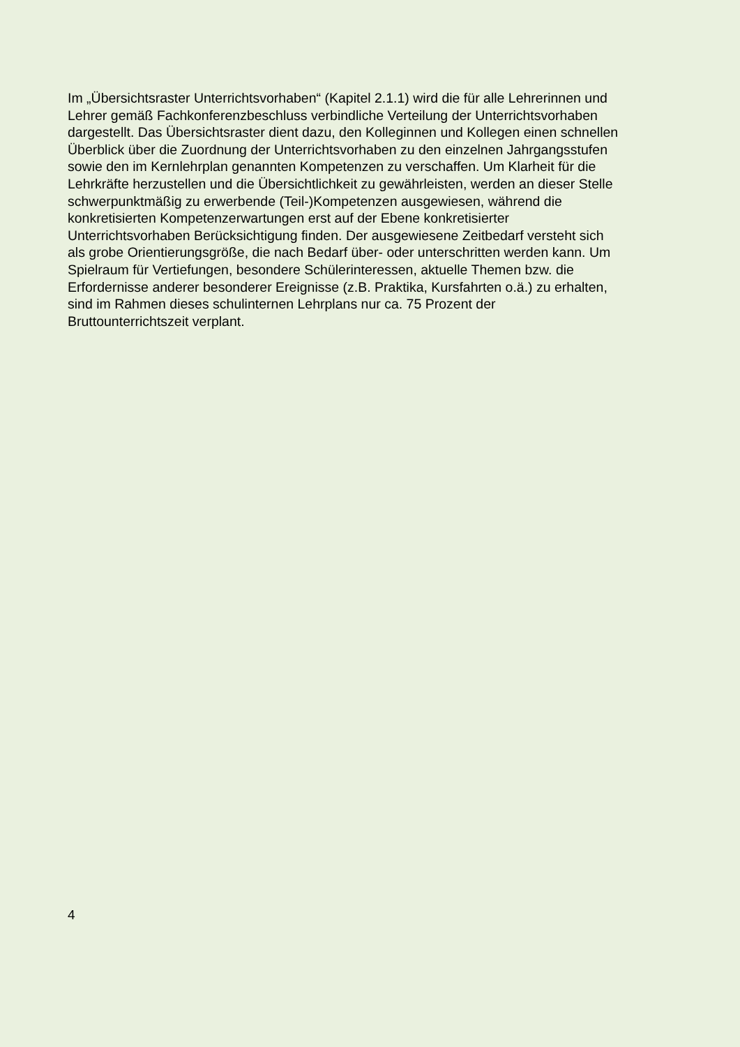Im „Übersichtsraster Unterrichtsvorhaben“ (Kapitel 2.1.1) wird die für alle Lehrerinnen und
Lehrer gemäß Fachkonferenzbeschluss verbindliche Verteilung der Unterrichtsvorhaben
dargestellt. Das Übersichtsraster dient dazu, den Kolleginnen und Kollegen einen schnellen
Überblick über die Zuordnung der Unterrichtsvorhaben zu den einzelnen Jahrgangsstufen
sowie den im Kernlehrplan genannten Kompetenzen zu verschaffen. Um Klarheit für die
Lehrkräfte herzustellen und die Übersichtlichkeit zu gewährleisten, werden an dieser Stelle
schwerpunktmäßig zu erwerbende (Teil-)Kompetenzen ausgewiesen, während die
konkretisierten Kompetenzerwartungen erst auf der Ebene konkretisierter
Unterrichtsvorhaben Berücksichtigung finden. Der ausgewiesene Zeitbedarf versteht sich
als grobe Orientierungsgröße, die nach Bedarf über- oder unterschritten werden kann. Um
Spielraum für Vertiefungen, besondere Schülerinteressen, aktuelle Themen bzw. die
Erfordernisse anderer besonderer Ereignisse (z.B. Praktika, Kursfahrten o.ä.) zu erhalten,
sind im Rahmen dieses schulinternen Lehrplans nur ca. 75 Prozent der
Bruttounterrichtszeit verplant.
4